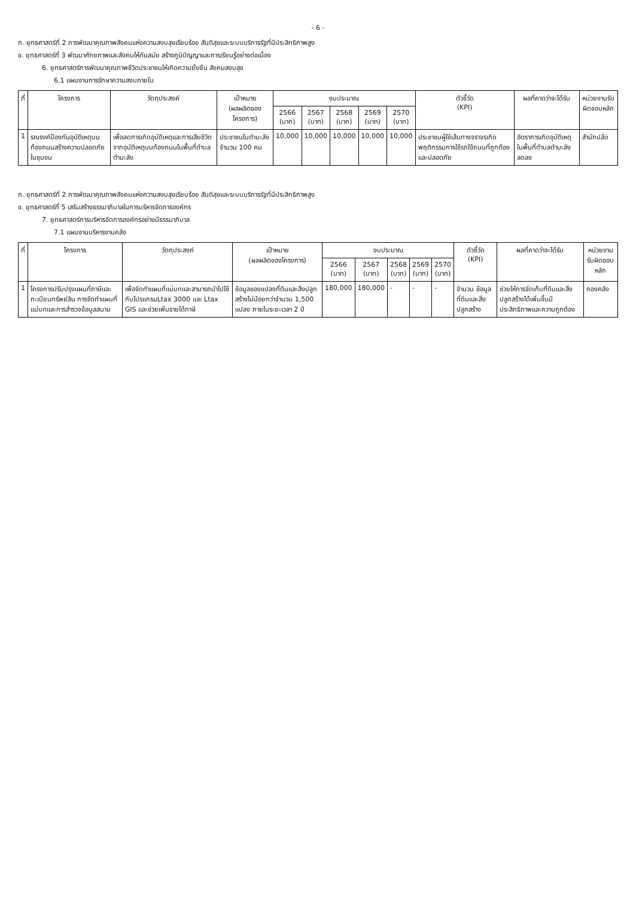- 6 -
ก. ยุทธศาสตร์ที่ 2 การพัฒนาคุณภาพสังคมแห่งความสงบสุขเรียบร้อย สันติสุขและระบบบริการรัฐที่มีประสิทธิภาพสูง
ข. ยุทธศาสตร์ที่ 3 พัฒนาศักยภาพและสังคมให้ทันสมัย สร้างภูมิปัญญาและการเรียนรู้อย่างต่อเนื่อง
6. ยุทธศาสตร์การพัฒนาคุณภาพชีวิตประชาชนให้เกิดความยั่งยืน สังคมสงบสุข
6.1 แผนงานการรักษาความสงบภายใน
| ที่ | โครงการ | วัตถุประสงค์ | เป้าหมาย (ผลผลิตของโครงการ) | งบประมาณ | | | | | ตัวชี้วัด (KPI) | ผลที่คาดว่าจะได้รับ | หน่วยงานรับผิดชอบหลัก |
| --- | --- | --- | --- | --- | --- | --- | --- | --- | --- | --- | --- |
| | | | | 2566 (บาท) | 2567 (บาท) | 2568 (บาท) | 2569 (บาท) | 2570 (บาท) | | | |
| 1 | รณรงค์ป้องกันอุบัติเหตุบนท้องถนนสร้างความปลอดภัยในชุมชน | เพื่อลดการเกิดอุบัติเหตุและการเสียชีวิตจากอุบัติเหตุบนท้องถนนในพื้นที่ตำบลตำมะลัง | ประชาชนในตำมะลัง จำนวน 100 คน | 10,000 | 10,000 | 10,000 | 10,000 | 10,000 | ประชาชนผู้ใช้เส้นทางจราจรเกิดพฤติกรรมการใช้รถใช้ถนนที่ถูกต้องและปลอดภัย | อัตราการเกิดอุบัติเหตุในพื้นที่ตำบลตำมะลังลดลง | สำนักปลัด |
ก. ยุทธศาสตร์ที่ 2 การพัฒนาคุณภาพสังคมแห่งความสงบสุขเรียบร้อย สันติสุขและระบบบริการรัฐที่มีประสิทธิภาพสูง
ข. ยุทธศาสตร์ที่ 5 เสริมสร้างธรรมาภิบาลในการบริหารจัดการองค์กร
7. ยุทธศาสตร์การบริหารจัดการองค์กรอย่างมีธรรมาภิบาล
7.1 แผนงานบริหารงานคลัง
| ที่ | โครงการ | วัตถุประสงค์ | เป้าหมาย (ผลผลิตของโครงการ) | งบประมาณ | | | | | ตัวชี้วัด (KPI) | ผลที่คาดว่าจะได้รับ | หน่วยงานรับผิดชอบหลัก |
| --- | --- | --- | --- | --- | --- | --- | --- | --- | --- | --- | --- |
| | | | | 2566 (บาท) | 2567 (บาท) | 2568 (บาท) | 2569 (บาท) | 2570 (บาท) | | | |
| 1 | โครงการปรับปรุงแผนที่ภาษีและทะเบียนทรัพย์สิน การจัดทำแผนที่ แม่บทและการสำรวจข้อมูลสนาม | เพื่อจัดทำแผนที่แม่บทและสามารถนำไปใช้กับโปรแกรมLtax 3000 และ Ltax GIS และช่วยเพิ่มรายได้ภาษี | ข้อมูลของแปลงที่ดินและสิ่งปลูกสร้างไม่น้อยกว่าจำนวน 1,500 แปลง ภายในระยะเวลา 2 ปี | 180,000 | 180,000 | - | - | - | จำนวน ข้อมูลที่ดินและสิ่งปลูกสร้าง | ช่วยให้การจัดเก็บที่ดินและสิ่งปลูกสร้างได้เพิ่มขึ้นมีประสิทธิภาพและความถูกต้อง | กองคลัง |